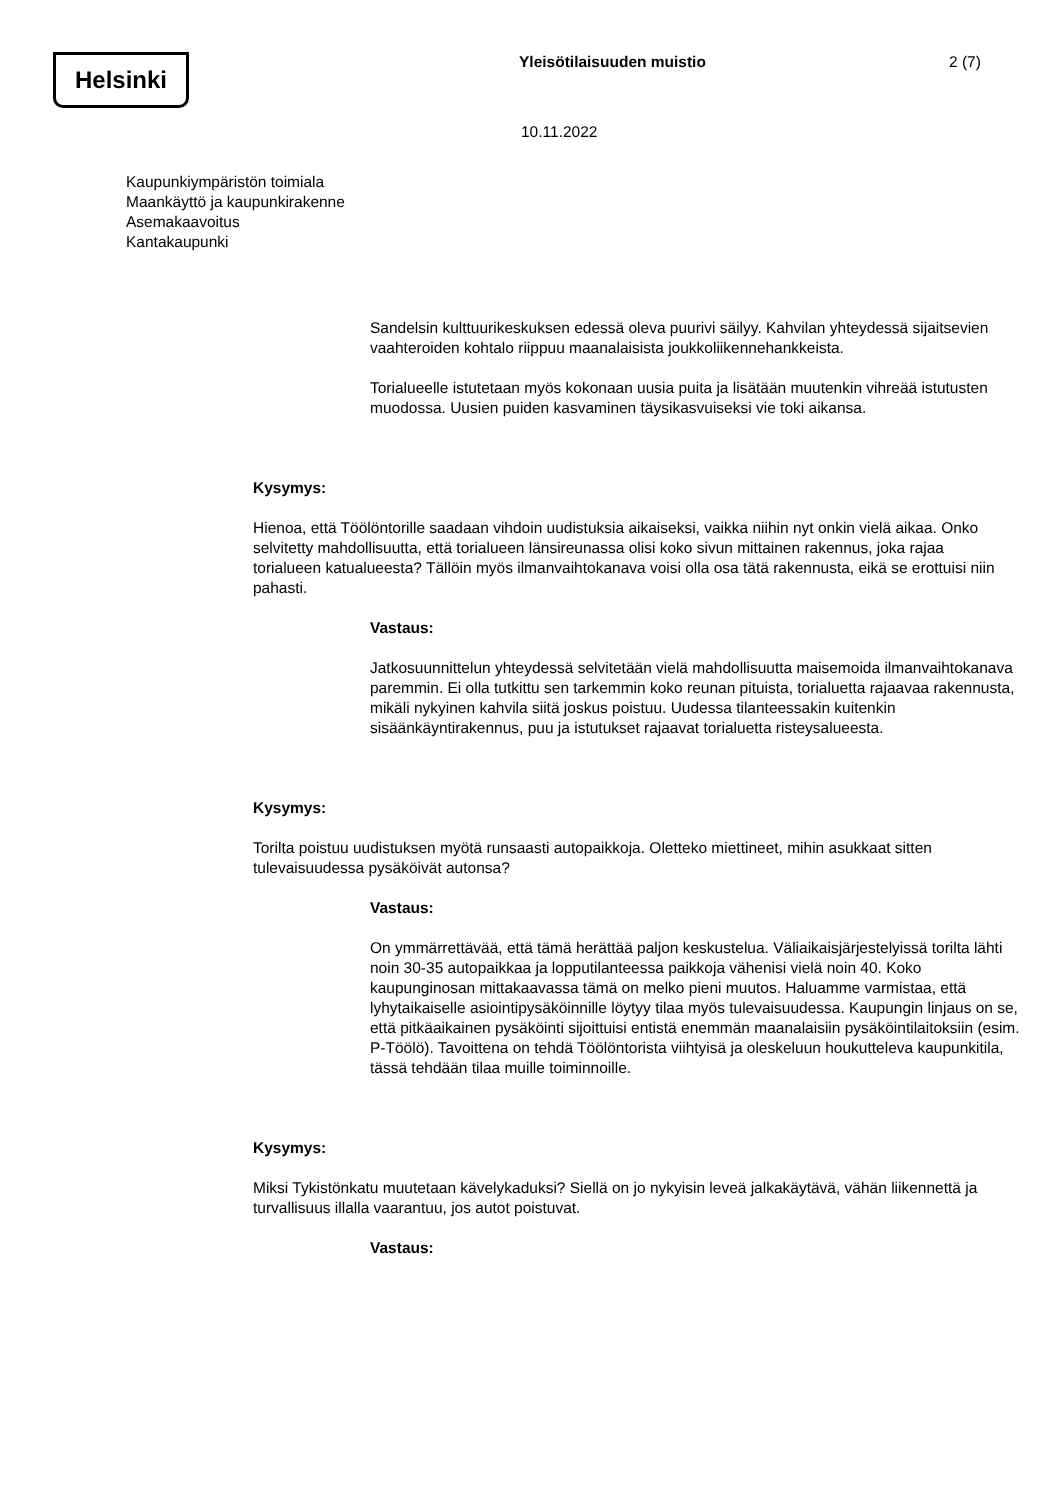Helsinki
Yleisötilaisuuden muistio 2 (7)
10.11.2022
Kaupunkiympäristön toimiala
Maankäyttö ja kaupunkirakenne
Asemakaavoitus
Kantakaupunki
Sandelsin kulttuurikeskuksen edessä oleva puurivi säilyy. Kahvilan yhteydessä sijaitsevien vaahteroiden kohtalo riippuu maanalaisista joukkoliikennehankkeista.
Torialueelle istutetaan myös kokonaan uusia puita ja lisätään muutenkin vihreää istutusten muodossa. Uusien puiden kasvaminen täysikasvuiseksi vie toki aikansa.
Kysymys:
Hienoa, että Töölöntorille saadaan vihdoin uudistuksia aikaiseksi, vaikka niihin nyt onkin vielä aikaa. Onko selvitetty mahdollisuutta, että torialueen länsireunassa olisi koko sivun mittainen rakennus, joka rajaa torialueen katualueesta? Tällöin myös ilmanvaihtokanava voisi olla osa tätä rakennusta, eikä se erottuisi niin pahasti.
Vastaus:
Jatkosuunnittelun yhteydessä selvitetään vielä mahdollisuutta maisemoida ilmanvaihtokanava paremmin. Ei olla tutkittu sen tarkemmin koko reunan pituista, torialuetta rajaavaa rakennusta, mikäli nykyinen kahvila siitä joskus poistuu. Uudessa tilanteessakin kuitenkin sisäänkäyntirakennus, puu ja istutukset rajaavat torialuetta risteysalueesta.
Kysymys:
Torilta poistuu uudistuksen myötä runsaasti autopaikkoja. Oletteko miettineet, mihin asukkaat sitten tulevaisuudessa pysäköivät autonsa?
Vastaus:
On ymmärrettävää, että tämä herättää paljon keskustelua. Väliaikaisjärjestelyissä torilta lähti noin 30-35 autopaikkaa ja lopputilanteessa paikkoja vähenisi vielä noin 40. Koko kaupunginosan mittakaavassa tämä on melko pieni muutos. Haluamme varmistaa, että lyhytaikaiselle asiointipysäköinnille löytyy tilaa myös tulevaisuudessa. Kaupungin linjaus on se, että pitkäaikainen pysäköinti sijoittuisi entistä enemmän maanalaisiin pysäköintilaitoksiin (esim. P-Töölö). Tavoittena on tehdä Töölöntorista viihtyisä ja oleskeluun houkutteleva kaupunkitila, tässä tehdään tilaa muille toiminnoille.
Kysymys:
Miksi Tykistönkatu muutetaan kävelykaduksi? Siellä on jo nykyisin leveä jalkakäytävä, vähän liikennettä ja turvallisuus illalla vaarantuu, jos autot poistuvat.
Vastaus: